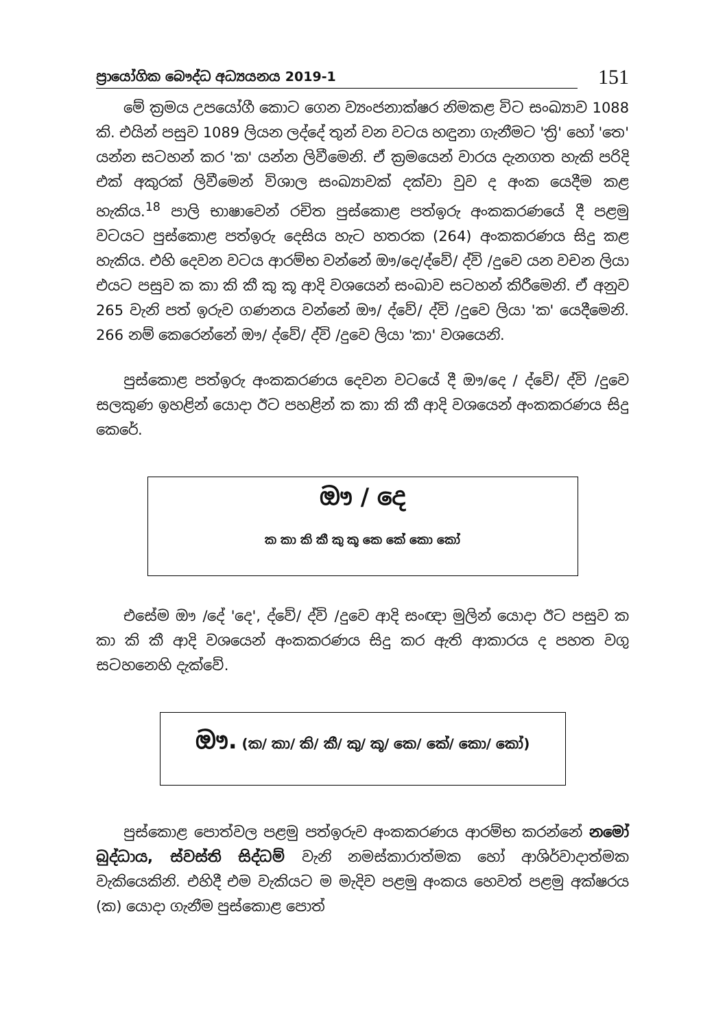ප්‍රායෝගික බෞද්ධ අධ්‍යයනය 2019-1
151
මේ ක්‍රමය උපයෝගී කොට ගෙන ව්‍යංජනාක්ෂර නිමකළ විට සංඛ්‍යාව 1088 කි. එයින් පසුව 1089 ලියන ලද්දේ තුන් වන වටය හඳුනා ගැනීමට 'ත්‍රි' හෝ 'තෙ' යන්න සටහන් කර 'ක' යන්න ලිවීමෙනි. ඒ ක්‍රමයෙන් වාරය දැනගත හැකි පරිදි එක් අකුරක් ලිවීමෙන් විශාල සංඛ්‍යාවක් දක්වා වුව ද අංක යෙදීම කළ හැකිය.<sup>18</sup> පාලි භාෂාවෙන් රචිත පුස්කොළ පත්ඉරු අංකකරණයේ දී පළමු වටයට පුස්කොළ පත්ඉරු දෙසිය හැට හතරක (264) අංකකරණය සිදු කළ හැකිය. එහි දෙවන වටය ආරම්භ වන්නේ ඖ/දෙ/ද්වේ/ ද්වි /දුවෙ යන වචන ලියා එයට පසුව ක කා කි කී කු කූ ආදි වශයෙන් සංඛාව සටහන් කිරීමෙනි. ඒ අනුව 265 වැනි පත් ඉරුව ගණනය වන්නේ ඖ/ ද්වේ/ ද්වි /දුවෙ ලියා 'ක' යෙදීමෙනි. 266 නම් කෙරෙන්නේ ඖ/ ද්වේ/ ද්වි /දුවෙ ලියා 'කා' වශයෙනි.
පුස්කොළ පත්ඉරු අංකකරණය දෙවන වටයේ දී ඖ/දෙ / ද්වේ/ ද්වි /දුවෙ සලකුණ ඉහළින් යොදා ඊට පහළින් ක කා කි කී ආදි වශයෙන් අංකකරණය සිදු කෙරේ.
ඖ / දෙ
ක කා කි කී කු කූ කෙ කේ කො කෝ
එසේම ඖ /දේ 'දෙ', ද්වේ/ ද්වි /දුවෙ ආදි සංඥා මුලින් යොදා ඊට පසුව ක කා කි කී ආදි වශයෙන් අංකකරණය සිදු කර ඇති ආකාරය ද පහත වගු සටහනෙහි දැක්වේ.
ඖ. (ක/ කා/ කි/ කී/ කු/ කූ/ කෙ/ කේ/ කො/ කෝ)
පුස්කොළ පොත්වල පළමු පත්ඉරුව අංකකරණය ආරම්භ කරන්නේ නමෝ බුද්ධාය, ස්වස්ති සිද්ධම් වැනි නමස්කාරාත්මක හෝ ආශිර්වාදාත්මක වැකියෙකිනි. එහිදී එම වැකියට ම මැදිව පළමු අංකය හෙවත් පළමු අක්ෂරය (ක) යොදා ගැනීම පුස්කොළ පොත්